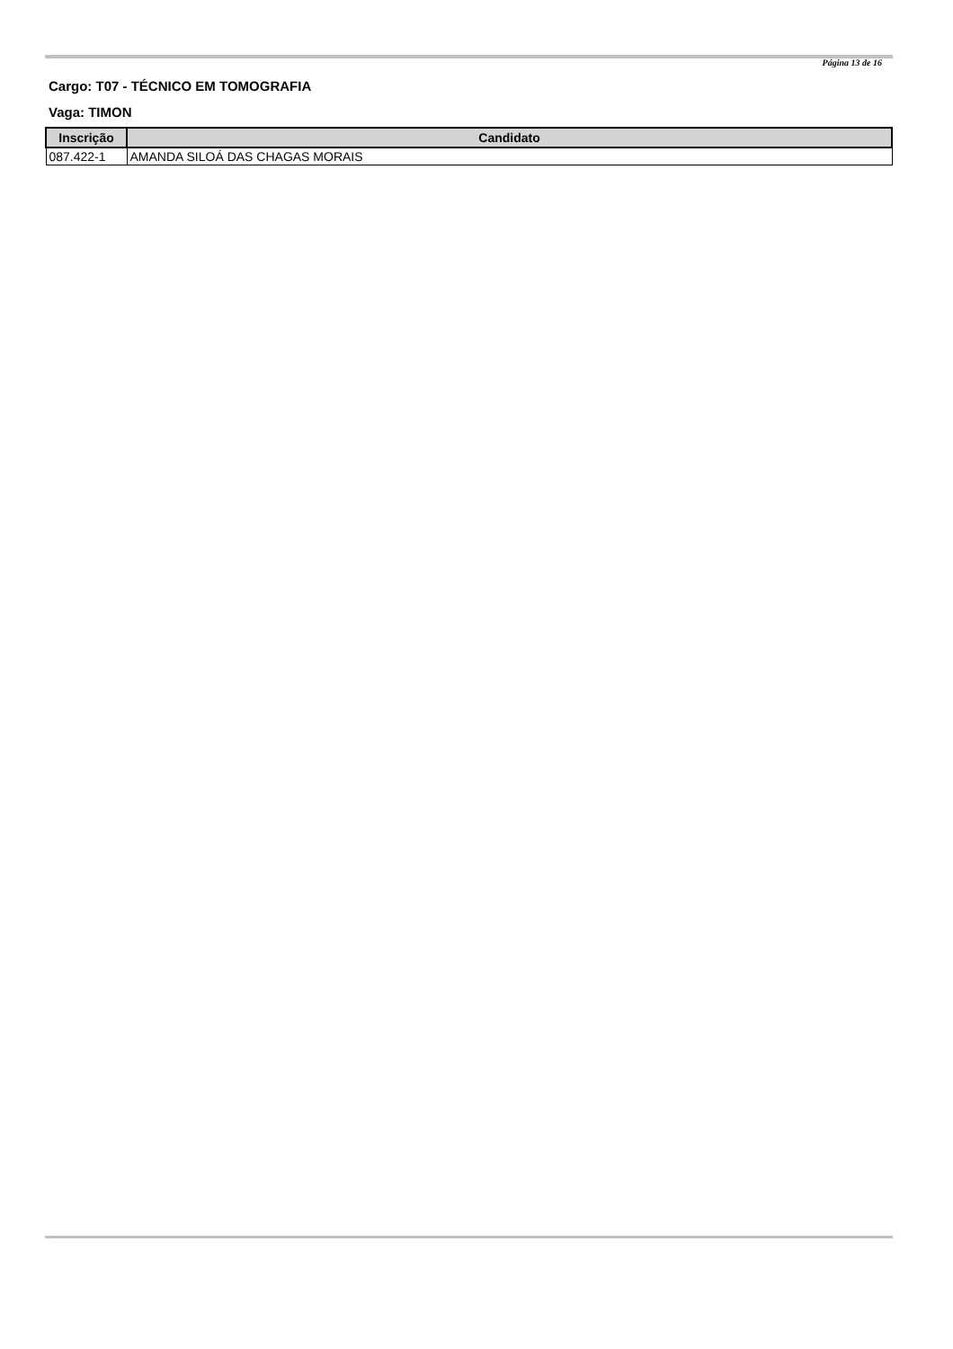Página 13 de 16
Cargo: T07 - TÉCNICO EM TOMOGRAFIA
Vaga: TIMON
| Inscrição | Candidato |
| --- | --- |
| 087.422-1 | AMANDA SILOÁ DAS CHAGAS MORAIS |